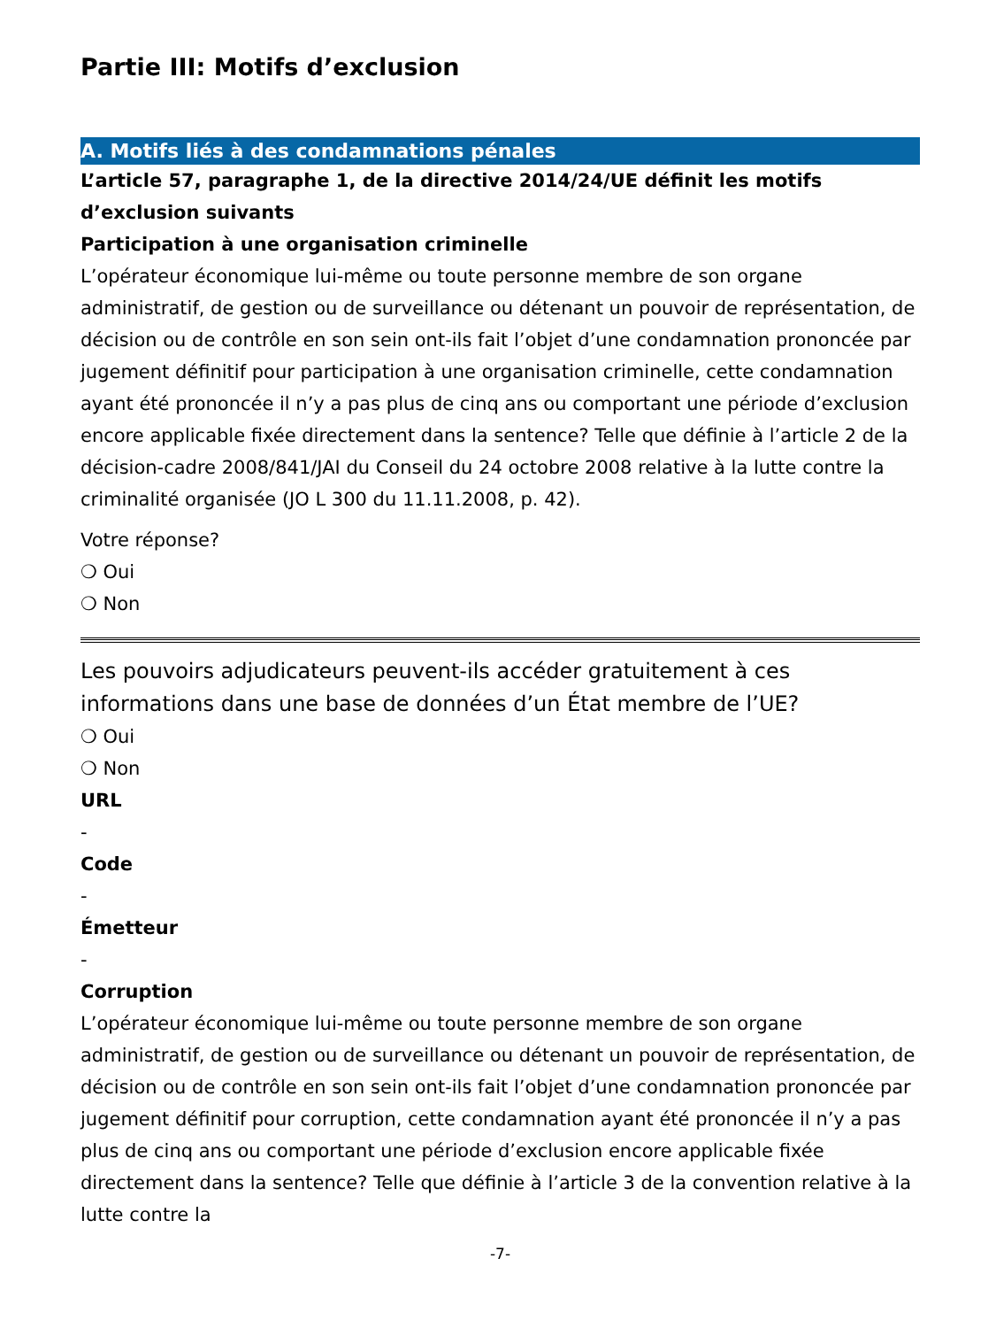Partie III: Motifs d’exclusion
A. Motifs liés à des condamnations pénales
L’article 57, paragraphe 1, de la directive 2014/24/UE définit les motifs d’exclusion suivants
Participation à une organisation criminelle
L’opérateur économique lui-même ou toute personne membre de son organe administratif, de gestion ou de surveillance ou détenant un pouvoir de représentation, de décision ou de contrôle en son sein ont-ils fait l’objet d’une condamnation prononcée par jugement définitif pour participation à une organisation criminelle, cette condamnation ayant été prononcée il n’y a pas plus de cinq ans ou comportant une période d’exclusion encore applicable fixée directement dans la sentence? Telle que définie à l’article 2 de la décision-cadre 2008/841/JAI du Conseil du 24 octobre 2008 relative à la lutte contre la criminalité organisée (JO L 300 du 11.11.2008, p. 42).
Votre réponse?
❍ Oui
❍ Non
Les pouvoirs adjudicateurs peuvent-ils accéder gratuitement à ces informations dans une base de données d’un État membre de l’UE?
❍ Oui
❍ Non
URL
-
Code
-
Émetteur
-
Corruption
L’opérateur économique lui-même ou toute personne membre de son organe administratif, de gestion ou de surveillance ou détenant un pouvoir de représentation, de décision ou de contrôle en son sein ont-ils fait l’objet d’une condamnation prononcée par jugement définitif pour corruption, cette condamnation ayant été prononcée il n’y a pas plus de cinq ans ou comportant une période d’exclusion encore applicable fixée directement dans la sentence? Telle que définie à l’article 3 de la convention relative à la lutte contre la
-7-